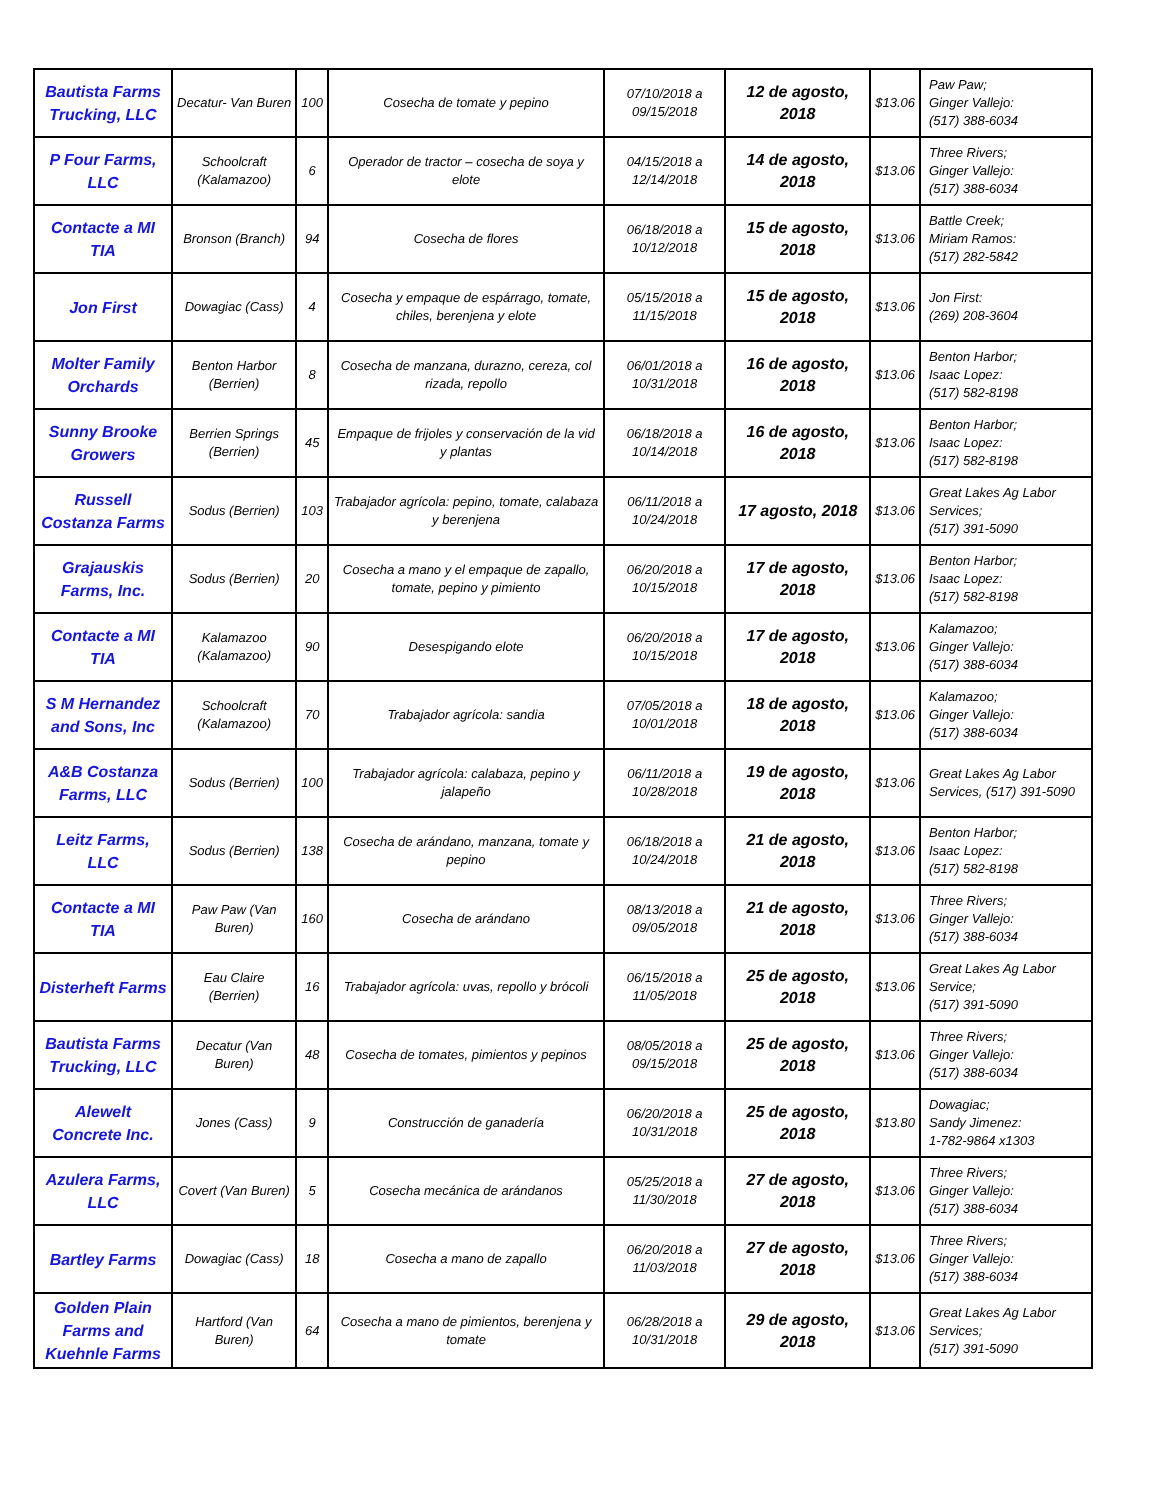| Bautista Farms Trucking, LLC | Decatur- Van Buren | 100 | Cosecha de tomate y pepino | 07/10/2018 a 09/15/2018 | 12 de agosto, 2018 | $13.06 | Paw Paw; Ginger Vallejo: (517) 388-6034 |
| P Four Farms, LLC | Schoolcraft (Kalamazoo) | 6 | Operador de tractor – cosecha de soya y elote | 04/15/2018 a 12/14/2018 | 14 de agosto, 2018 | $13.06 | Three Rivers; Ginger Vallejo: (517) 388-6034 |
| Contacte a MI TIA | Bronson (Branch) | 94 | Cosecha de flores | 06/18/2018 a 10/12/2018 | 15 de agosto, 2018 | $13.06 | Battle Creek; Miriam Ramos: (517) 282-5842 |
| Jon First | Dowagiac (Cass) | 4 | Cosecha y empaque de espárrago, tomate, chiles, berenjena y elote | 05/15/2018 a 11/15/2018 | 15 de agosto, 2018 | $13.06 | Jon First: (269) 208-3604 |
| Molter Family Orchards | Benton Harbor (Berrien) | 8 | Cosecha de manzana, durazno, cereza, col rizada, repollo | 06/01/2018 a 10/31/2018 | 16 de agosto, 2018 | $13.06 | Benton Harbor; Isaac Lopez: (517) 582-8198 |
| Sunny Brooke Growers | Berrien Springs (Berrien) | 45 | Empaque de frijoles y conservación de la vid y plantas | 06/18/2018 a 10/14/2018 | 16 de agosto, 2018 | $13.06 | Benton Harbor; Isaac Lopez: (517) 582-8198 |
| Russell Costanza Farms | Sodus (Berrien) | 103 | Trabajador agrícola: pepino, tomate, calabaza y berenjena | 06/11/2018 a 10/24/2018 | 17 agosto, 2018 | $13.06 | Great Lakes Ag Labor Services; (517) 391-5090 |
| Grajauskis Farms, Inc. | Sodus (Berrien) | 20 | Cosecha a mano y el empaque de zapallo, tomate, pepino y pimiento | 06/20/2018 a 10/15/2018 | 17 de agosto, 2018 | $13.06 | Benton Harbor; Isaac Lopez: (517) 582-8198 |
| Contacte a MI TIA | Kalamazoo (Kalamazoo) | 90 | Desespigando elote | 06/20/2018 a 10/15/2018 | 17 de agosto, 2018 | $13.06 | Kalamazoo; Ginger Vallejo: (517) 388-6034 |
| S M Hernandez and Sons, Inc | Schoolcraft (Kalamazoo) | 70 | Trabajador agrícola: sandia | 07/05/2018 a 10/01/2018 | 18 de agosto, 2018 | $13.06 | Kalamazoo; Ginger Vallejo: (517) 388-6034 |
| A&B Costanza Farms, LLC | Sodus (Berrien) | 100 | Trabajador agrícola: calabaza, pepino y jalapeño | 06/11/2018 a 10/28/2018 | 19 de agosto, 2018 | $13.06 | Great Lakes Ag Labor Services, (517) 391-5090 |
| Leitz Farms, LLC | Sodus (Berrien) | 138 | Cosecha de arándano, manzana, tomate y pepino | 06/18/2018 a 10/24/2018 | 21 de agosto, 2018 | $13.06 | Benton Harbor; Isaac Lopez: (517) 582-8198 |
| Contacte a MI TIA | Paw Paw (Van Buren) | 160 | Cosecha de arándano | 08/13/2018 a 09/05/2018 | 21 de agosto, 2018 | $13.06 | Three Rivers; Ginger Vallejo: (517) 388-6034 |
| Disterheft Farms | Eau Claire (Berrien) | 16 | Trabajador agrícola: uvas, repollo y brócoli | 06/15/2018 a 11/05/2018 | 25 de agosto, 2018 | $13.06 | Great Lakes Ag Labor Service; (517) 391-5090 |
| Bautista Farms Trucking, LLC | Decatur (Van Buren) | 48 | Cosecha de tomates, pimientos y pepinos | 08/05/2018 a 09/15/2018 | 25 de agosto, 2018 | $13.06 | Three Rivers; Ginger Vallejo: (517) 388-6034 |
| Alewelt Concrete Inc. | Jones (Cass) | 9 | Construcción de ganadería | 06/20/2018 a 10/31/2018 | 25 de agosto, 2018 | $13.80 | Dowagiac; Sandy Jimenez: 1-782-9864 x1303 |
| Azulera Farms, LLC | Covert (Van Buren) | 5 | Cosecha mecánica de arándanos | 05/25/2018 a 11/30/2018 | 27 de agosto, 2018 | $13.06 | Three Rivers; Ginger Vallejo: (517) 388-6034 |
| Bartley Farms | Dowagiac (Cass) | 18 | Cosecha a mano de zapallo | 06/20/2018 a 11/03/2018 | 27 de agosto, 2018 | $13.06 | Three Rivers; Ginger Vallejo: (517) 388-6034 |
| Golden Plain Farms and Kuehnle Farms | Hartford (Van Buren) | 64 | Cosecha a mano de pimientos, berenjena y tomate | 06/28/2018 a 10/31/2018 | 29 de agosto, 2018 | $13.06 | Great Lakes Ag Labor Services; (517) 391-5090 |